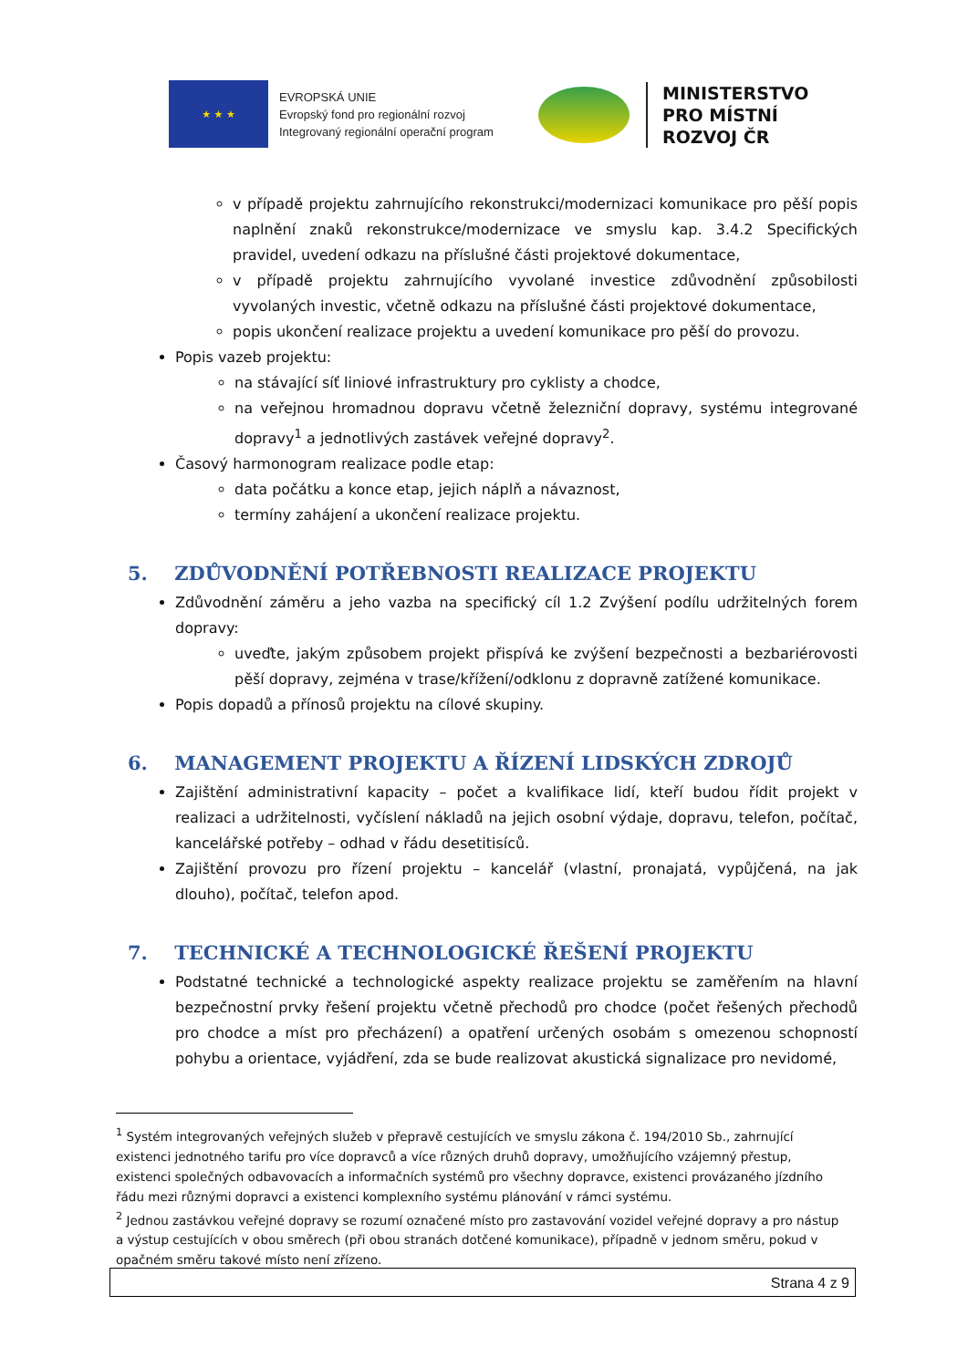★ ★ ★
EVROPSKÁ UNIE
Evropský fond pro regionální rozvoj
Integrovaný regionální operační program
MINISTERSTVO
PRO MÍSTNÍ
ROZVOJ ČR
v případě projektu zahrnujícího rekonstrukci/modernizaci komunikace pro pěší popis naplnění znaků rekonstrukce/modernizace ve smyslu kap. 3.4.2 Specifických pravidel, uvedení odkazu na příslušné části projektové dokumentace,
v případě projektu zahrnujícího vyvolané investice zdůvodnění způsobilosti vyvolaných investic, včetně odkazu na příslušné části projektové dokumentace,
popis ukončení realizace projektu a uvedení komunikace pro pěší do provozu.
Popis vazeb projektu:
na stávající síť liniové infrastruktury pro cyklisty a chodce,
na veřejnou hromadnou dopravu včetně železniční dopravy, systému integrované dopravy<sup>1</sup> a jednotlivých zastávek veřejné dopravy<sup>2</sup>.
Časový harmonogram realizace podle etap:
data počátku a konce etap, jejich náplň a návaznost,
termíny zahájení a ukončení realizace projektu.
5. ZDŮVODNĚNÍ POTŘEBNOSTI REALIZACE PROJEKTU
Zdůvodnění záměru a jeho vazba na specifický cíl 1.2 Zvýšení podílu udržitelných forem dopravy:
uveďte, jakým způsobem projekt přispívá ke zvýšení bezpečnosti a bezbariérovosti pěší dopravy, zejména v trase/křížení/odklonu z dopravně zatížené komunikace.
Popis dopadů a přínosů projektu na cílové skupiny.
6. MANAGEMENT PROJEKTU A ŘÍZENÍ LIDSKÝCH ZDROJŮ
Zajištění administrativní kapacity – počet a kvalifikace lidí, kteří budou řídit projekt v realizaci a udržitelnosti, vyčíslení nákladů na jejich osobní výdaje, dopravu, telefon, počítač, kancelářské potřeby – odhad v řádu desetitisíců.
Zajištění provozu pro řízení projektu – kancelář (vlastní, pronajatá, vypůjčená, na jak dlouho), počítač, telefon apod.
7. TECHNICKÉ A TECHNOLOGICKÉ ŘEŠENÍ PROJEKTU
Podstatné technické a technologické aspekty realizace projektu se zaměřením na hlavní bezpečnostní prvky řešení projektu včetně přechodů pro chodce (počet řešených přechodů pro chodce a míst pro přecházení) a opatření určených osobám s omezenou schopností pohybu a orientace, vyjádření, zda se bude realizovat akustická signalizace pro nevidomé,
<sup>1</sup> Systém integrovaných veřejných služeb v přepravě cestujících ve smyslu zákona č. 194/2010 Sb., zahrnující existenci jednotného tarifu pro více dopravců a více různých druhů dopravy, umožňujícího vzájemný přestup, existenci společných odbavovacích a informačních systémů pro všechny dopravce, existenci provázaného jízdního řádu mezi různými dopravci a existenci komplexního systému plánování v rámci systému.
<sup>2</sup> Jednou zastávkou veřejné dopravy se rozumí označené místo pro zastavování vozidel veřejné dopravy a pro nástup a výstup cestujících v obou směrech (při obou stranách dotčené komunikace), případně v jednom směru, pokud v opačném směru takové místo není zřízeno.
Strana 4 z 9